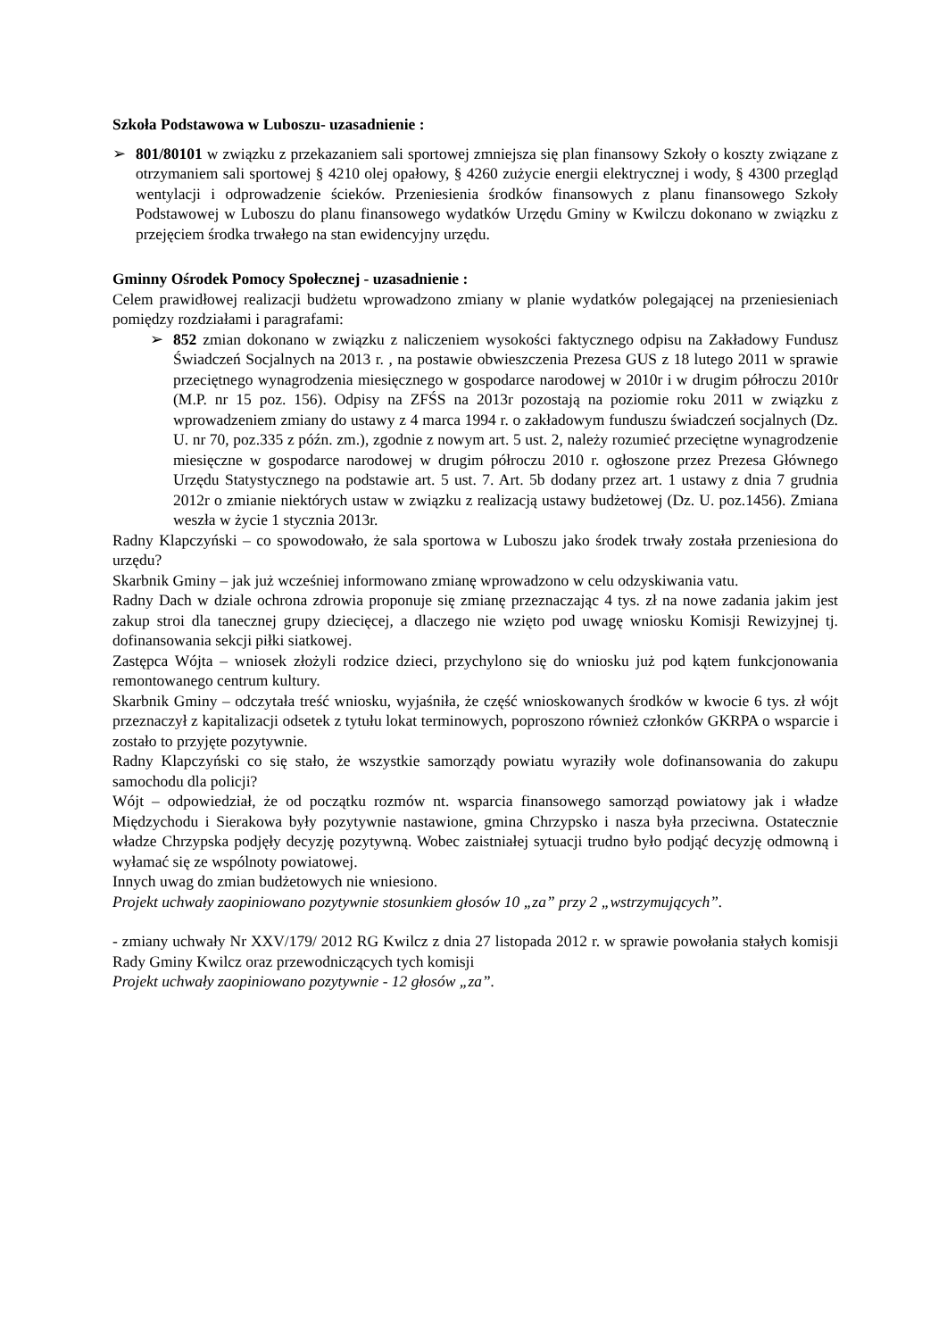Szkoła Podstawowa w Luboszu- uzasadnienie :
➢ 801/80101 w związku z przekazaniem sali sportowej zmniejsza się plan finansowy Szkoły o koszty związane z otrzymaniem sali sportowej § 4210 olej opałowy, § 4260 zużycie energii elektrycznej i wody, § 4300 przegląd wentylacji i odprowadzenie ścieków. Przeniesienia środków finansowych z planu finansowego Szkoły Podstawowej w Luboszu do planu finansowego wydatków Urzędu Gminy w Kwilczu dokonano w związku z przejęciem środka trwałego na stan ewidencyjny urzędu.
Gminny Ośrodek Pomocy Społecznej - uzasadnienie :
Celem prawidłowej realizacji budżetu wprowadzono zmiany w planie wydatków polegającej na przeniesieniach pomiędzy rozdziałami i paragrafami:
➢ 852 zmian dokonano w związku z naliczeniem wysokości faktycznego odpisu na Zakładowy Fundusz Świadczeń Socjalnych na 2013 r. , na postawie obwieszczenia Prezesa GUS z 18 lutego 2011 w sprawie przeciętnego wynagrodzenia miesięcznego w gospodarce narodowej w 2010r i w drugim półroczu 2010r (M.P. nr 15 poz. 156). Odpisy na ZFŚS na 2013r pozostają na poziomie roku 2011 w związku z wprowadzeniem zmiany do ustawy z 4 marca 1994 r. o zakładowym funduszu świadczeń socjalnych (Dz. U. nr 70, poz.335 z późn. zm.), zgodnie z nowym art. 5 ust. 2, należy rozumieć przeciętne wynagrodzenie miesięczne w gospodarce narodowej w drugim półroczu 2010 r. ogłoszone przez Prezesa Głównego Urzędu Statystycznego na podstawie art. 5 ust. 7. Art. 5b dodany przez art. 1 ustawy z dnia 7 grudnia 2012r o zmianie niektórych ustaw w związku z realizacją ustawy budżetowej (Dz. U. poz.1456). Zmiana weszła w życie 1 stycznia 2013r.
Radny Klapczyński – co spowodowało, że sala sportowa w Luboszu jako środek trwały została przeniesiona do urzędu?
Skarbnik Gminy – jak już wcześniej informowano zmianę wprowadzono w celu odzyskiwania vatu.
Radny Dach w dziale ochrona zdrowia proponuje się zmianę przeznaczając 4 tys. zł na nowe zadania jakim jest zakup stroi dla tanecznej grupy dziecięcej, a dlaczego nie wzięto pod uwagę wniosku Komisji Rewizyjnej tj. dofinansowania sekcji piłki siatkowej.
Zastępca Wójta – wniosek złożyli rodzice dzieci, przychylono się do wniosku już pod kątem funkcjonowania remontowanego centrum kultury.
Skarbnik Gminy – odczytała treść wniosku, wyjaśniła, że część wnioskowanych środków w kwocie 6 tys. zł wójt przeznaczył z kapitalizacji odsetek z tytułu lokat terminowych, poproszono również członków GKRPA o wsparcie i zostało to przyjęte pozytywnie.
Radny Klapczyński co się stało, że wszystkie samorządy powiatu wyraziły wole dofinansowania do zakupu samochodu dla policji?
Wójt – odpowiedział, że od początku rozmów nt. wsparcia finansowego samorząd powiatowy jak i władze Międzychodu i Sierakowa były pozytywnie nastawione, gmina Chrzypsko i nasza była przeciwna. Ostatecznie władze Chrzypska podjęły decyzję pozytywną. Wobec zaistniałej sytuacji trudno było podjąć decyzję odmowną i wyłamać się ze wspólnoty powiatowej.
Innych uwag do zmian budżetowych nie wniesiono.
Projekt uchwały zaopiniowano pozytywnie stosunkiem głosów 10 „za” przy 2 „wstrzymujących”.
- zmiany uchwały Nr XXV/179/ 2012 RG Kwilcz z dnia 27 listopada 2012 r. w sprawie powołania stałych komisji Rady Gminy Kwilcz oraz przewodniczących tych komisji
Projekt uchwały zaopiniowano pozytywnie - 12 głosów „za”.